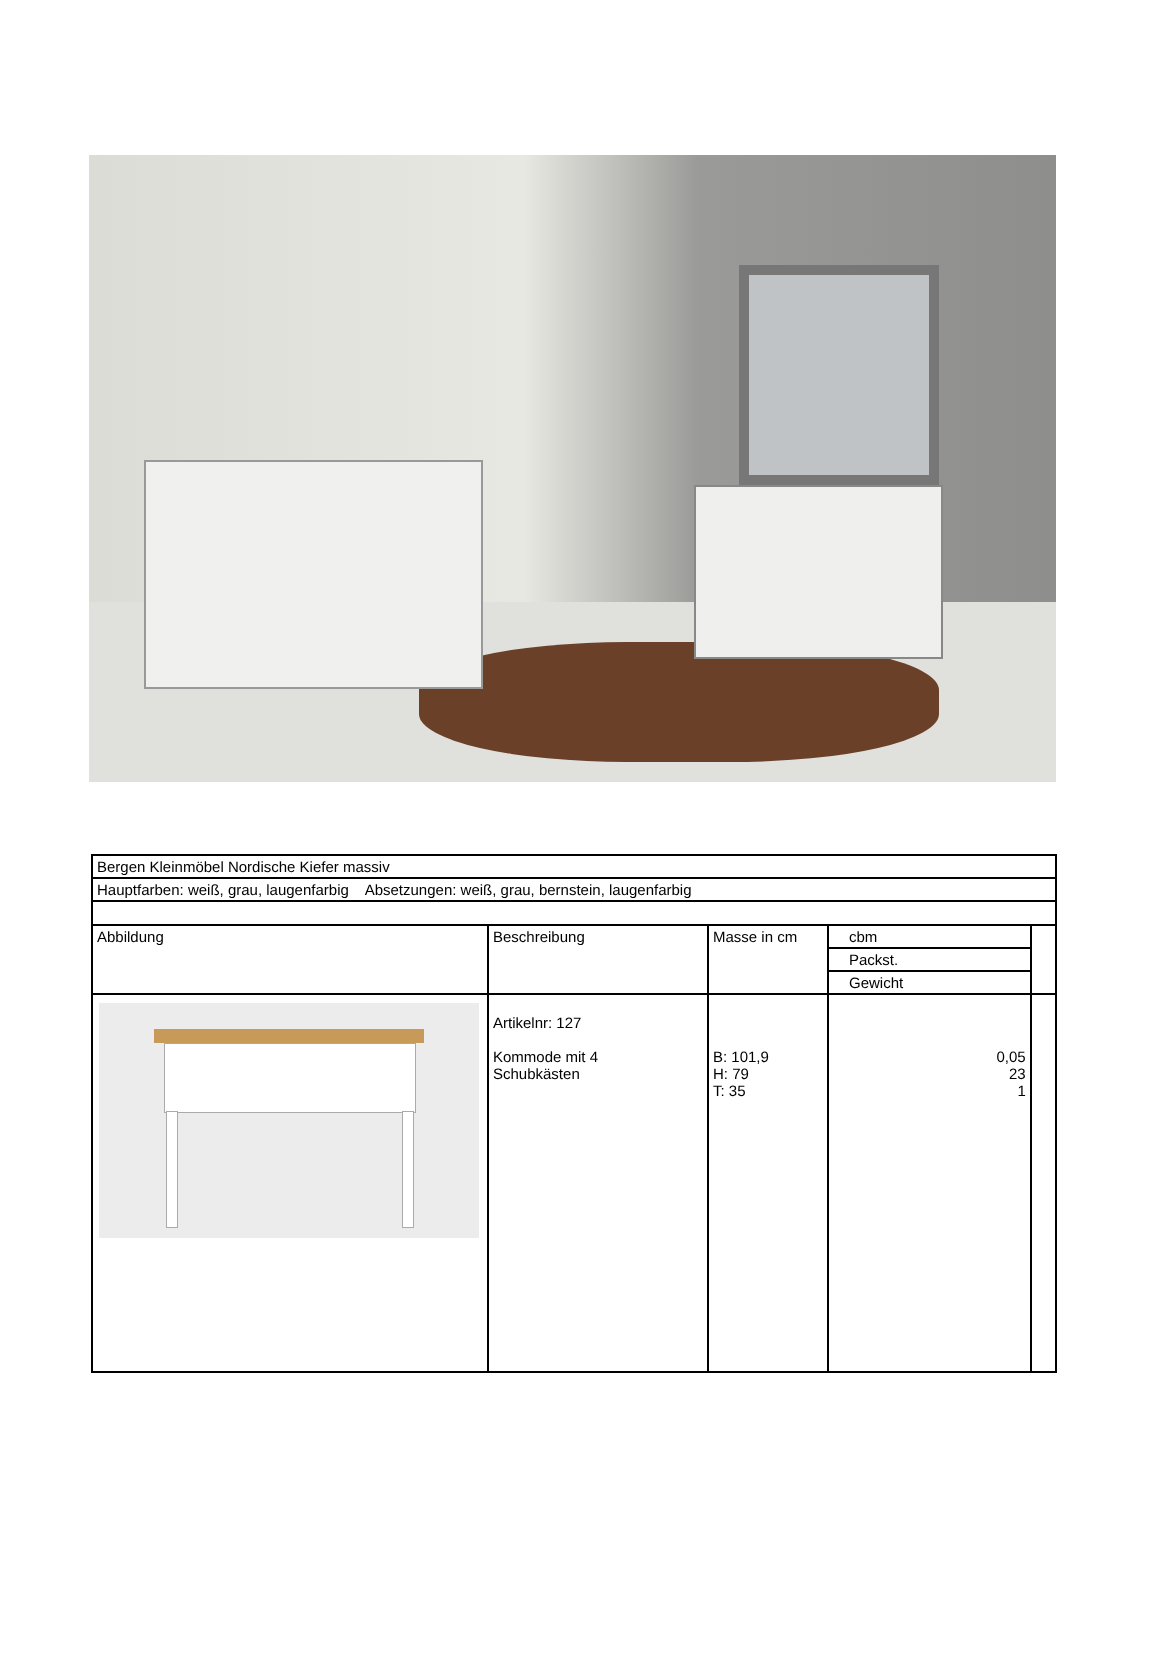| Bergen Kleinmöbel Nordische Kiefer massiv | | | | |
| Hauptfarben: weiß, grau, laugenfarbig Absetzungen: weiß, grau, bernstein, laugenfarbig | | | | |
| Abbildung | Beschreibung | Masse in cm | cbm | |
| | | | Packst. | |
| | | | Gewicht | |
| | Artikelnr: 127 Kommode mit 4 Schubkästen | B: 101,9 H: 79 T: 35 | 0,05 23 1 | |